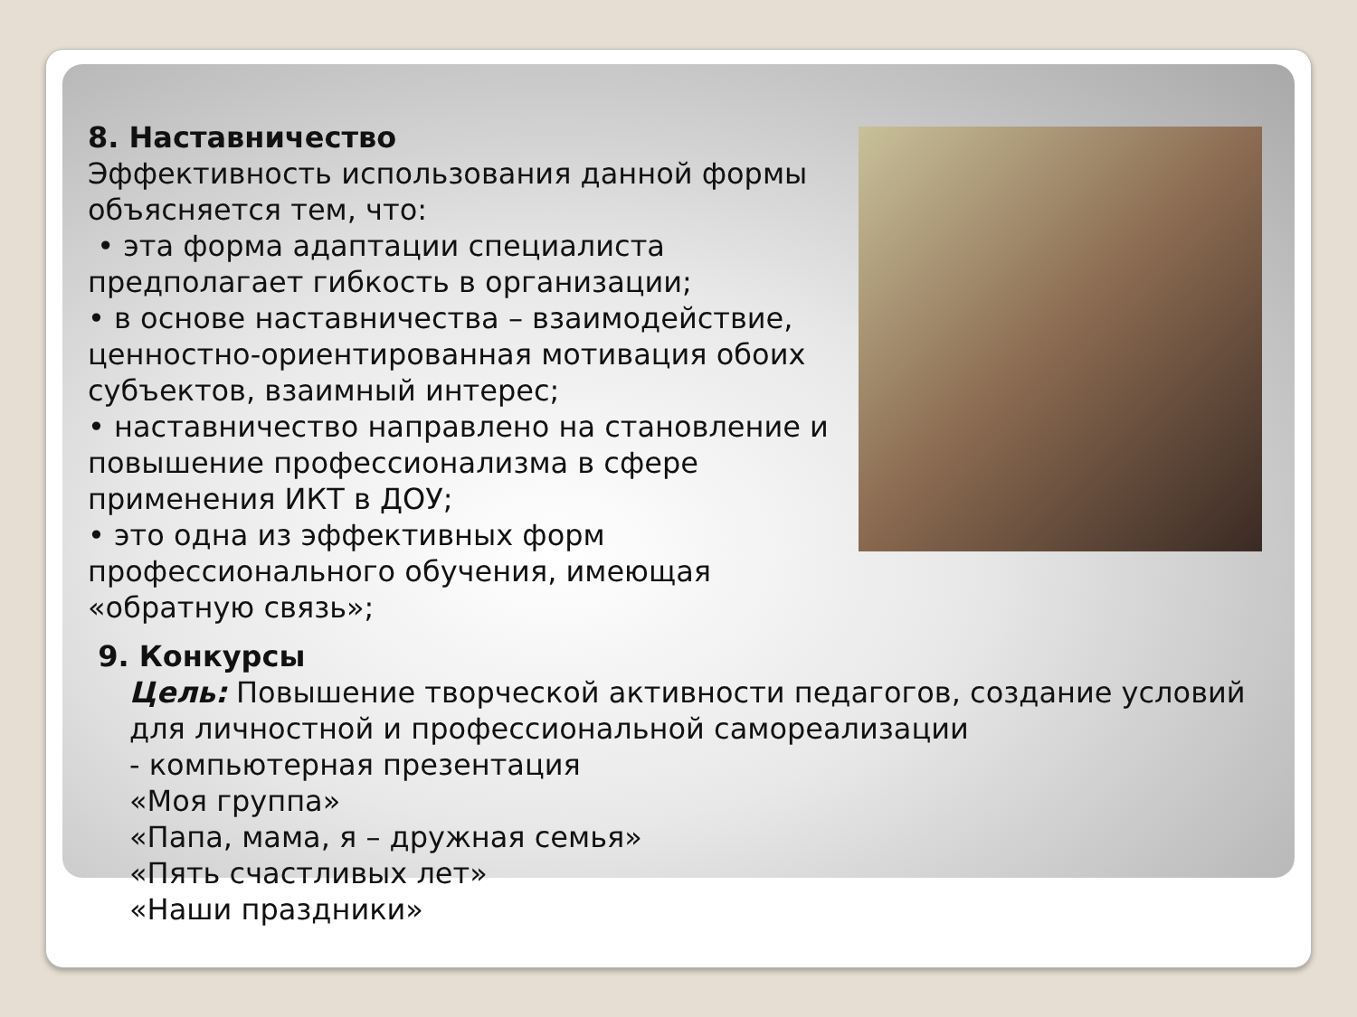8. Наставничество
Эффективность использования данной формы объясняется тем, что:
• эта форма адаптации специалиста предполагает гибкость в организации;
• в основе наставничества – взаимодействие, ценностно-ориентированная мотивация обоих субъектов, взаимный интерес;
• наставничество направлено на становление и повышение профессионализма в сфере применения ИКТ в ДОУ;
• это одна из эффективных форм профессионального обучения, имеющая «обратную связь»;
9. Конкурсы
Цель: Повышение творческой активности педагогов, создание условий для личностной и профессиональной самореализации
- компьютерная презентация
«Моя группа»
«Папа, мама, я – дружная семья»
«Пять счастливых лет»
«Наши праздники»